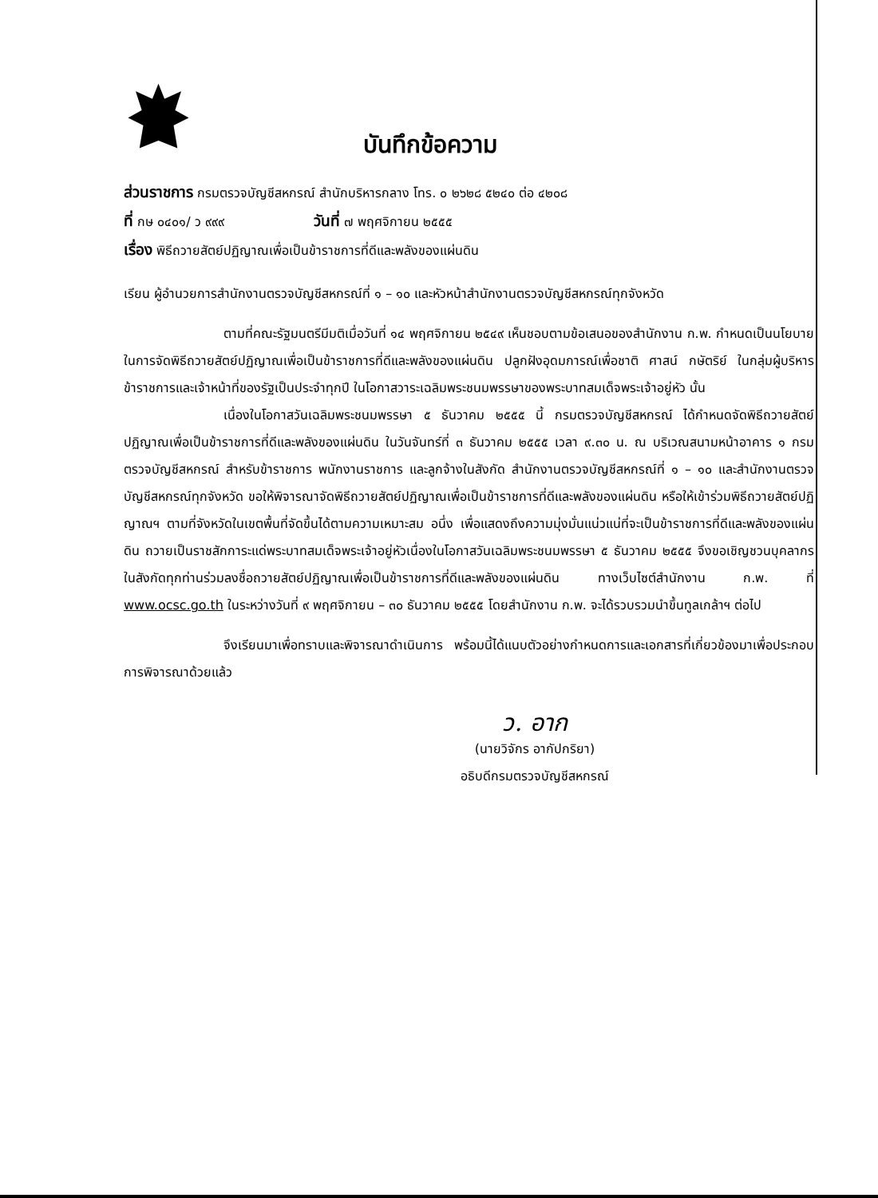บันทึกข้อความ
ส่วนราชการ กรมตรวจบัญชีสหกรณ์ สำนักบริหารกลาง โทร. ๐ ๒๖๒๘ ๕๒๔๐ ต่อ ๔๒๐๘
ที่ กษ ๐๔๐๑/ ว ๙๙๙ วันที่ ๗ พฤศจิกายน ๒๕๕๕
เรื่อง พิธีถวายสัตย์ปฏิญาณเพื่อเป็นข้าราชการที่ดีและพลังของแผ่นดิน
เรียน ผู้อำนวยการสำนักงานตรวจบัญชีสหกรณ์ที่ ๑ – ๑๐ และหัวหน้าสำนักงานตรวจบัญชีสหกรณ์ทุกจังหวัด
ตามที่คณะรัฐมนตรีมีมติเมื่อวันที่ ๑๔ พฤศจิกายน ๒๕๔๙ เห็นชอบตามข้อเสนอของสำนักงาน ก.พ. กำหนดเป็นนโยบายในการจัดพิธีถวายสัตย์ปฏิญาณเพื่อเป็นข้าราชการที่ดีและพลังของแผ่นดิน ปลูกฝังอุดมการณ์เพื่อชาติ ศาสน์ กษัตริย์ ในกลุ่มผู้บริหาร ข้าราชการและเจ้าหน้าที่ของรัฐเป็นประจำทุกปี ในโอกาสวาระเฉลิมพระชนมพรรษาของพระบาทสมเด็จพระเจ้าอยู่หัว นั้น
เนื่องในโอกาสวันเฉลิมพระชนมพรรษา ๕ ธันวาคม ๒๕๕๕ นี้ กรมตรวจบัญชีสหกรณ์ ได้กำหนดจัดพิธีถวายสัตย์ปฏิญาณเพื่อเป็นข้าราชการที่ดีและพลังของแผ่นดิน ในวันจันทร์ที่ ๓ ธันวาคม ๒๕๕๕ เวลา ๙.๓๐ น. ณ บริเวณสนามหน้าอาคาร ๑ กรมตรวจบัญชีสหกรณ์ สำหรับข้าราชการ พนักงานราชการ และลูกจ้างในสังกัด สำนักงานตรวจบัญชีสหกรณ์ที่ ๑ – ๑๐ และสำนักงานตรวจบัญชีสหกรณ์ทุกจังหวัด ขอให้พิจารณาจัดพิธีถวายสัตย์ปฏิญาณเพื่อเป็นข้าราชการที่ดีและพลังของแผ่นดิน หรือให้เข้าร่วมพิธีถวายสัตย์ปฏิญาณฯ ตามที่จังหวัดในเขตพื้นที่จัดขึ้นได้ตามความเหมาะสม อนึ่ง เพื่อแสดงถึงความมุ่งมั่นแน่วแน่ที่จะเป็นข้าราชการที่ดีและพลังของแผ่นดิน ถวายเป็นราชสักการะแด่พระบาทสมเด็จพระเจ้าอยู่หัวเนื่องในโอกาสวันเฉลิมพระชนมพรรษา ๕ ธันวาคม ๒๕๕๕ จึงขอเชิญชวนบุคลากรในสังกัดทุกท่านร่วมลงชื่อถวายสัตย์ปฏิญาณเพื่อเป็นข้าราชการที่ดีและพลังของแผ่นดิน ทางเว็บไซต์สำนักงาน ก.พ. ที่ www.ocsc.go.th ในระหว่างวันที่ ๙ พฤศจิกายน – ๓๐ ธันวาคม ๒๕๕๕ โดยสำนักงาน ก.พ. จะได้รวบรวมนำขึ้นทูลเกล้าฯ ต่อไป
จึงเรียนมาเพื่อทราบและพิจารณาดำเนินการ พร้อมนี้ได้แนบตัวอย่างกำหนดการและเอกสารที่เกี่ยวข้องมาเพื่อประกอบการพิจารณาด้วยแล้ว
ว. อาก
(นายวิจักร อากัปกริยา)
อธิบดีกรมตรวจบัญชีสหกรณ์